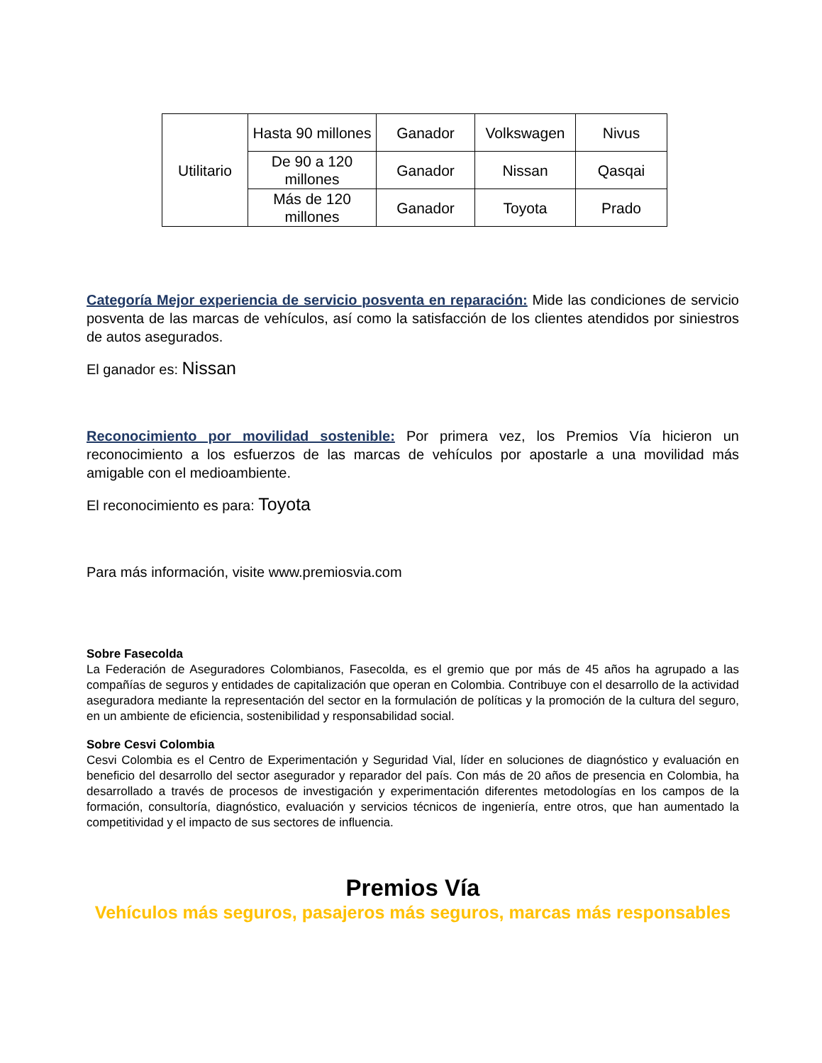| Utilitario | Hasta 90 millones | Ganador | Volkswagen | Nivus |
| | De 90 a 120 millones | Ganador | Nissan | Qasqai |
| | Más de 120 millones | Ganador | Toyota | Prado |
Categoría Mejor experiencia de servicio posventa en reparación: Mide las condiciones de servicio posventa de las marcas de vehículos, así como la satisfacción de los clientes atendidos por siniestros de autos asegurados.
El ganador es: Nissan
Reconocimiento por movilidad sostenible: Por primera vez, los Premios Vía hicieron un reconocimiento a los esfuerzos de las marcas de vehículos por apostarle a una movilidad más amigable con el medioambiente.
El reconocimiento es para: Toyota
Para más información, visite www.premiosvia.com
Sobre Fasecolda
La Federación de Aseguradores Colombianos, Fasecolda, es el gremio que por más de 45 años ha agrupado a las compañías de seguros y entidades de capitalización que operan en Colombia. Contribuye con el desarrollo de la actividad aseguradora mediante la representación del sector en la formulación de políticas y la promoción de la cultura del seguro, en un ambiente de eficiencia, sostenibilidad y responsabilidad social.
Sobre Cesvi Colombia
Cesvi Colombia es el Centro de Experimentación y Seguridad Vial, líder en soluciones de diagnóstico y evaluación en beneficio del desarrollo del sector asegurador y reparador del país. Con más de 20 años de presencia en Colombia, ha desarrollado a través de procesos de investigación y experimentación diferentes metodologías en los campos de la formación, consultoría, diagnóstico, evaluación y servicios técnicos de ingeniería, entre otros, que han aumentado la competitividad y el impacto de sus sectores de influencia.
Premios Vía
Vehículos más seguros, pasajeros más seguros, marcas más responsables